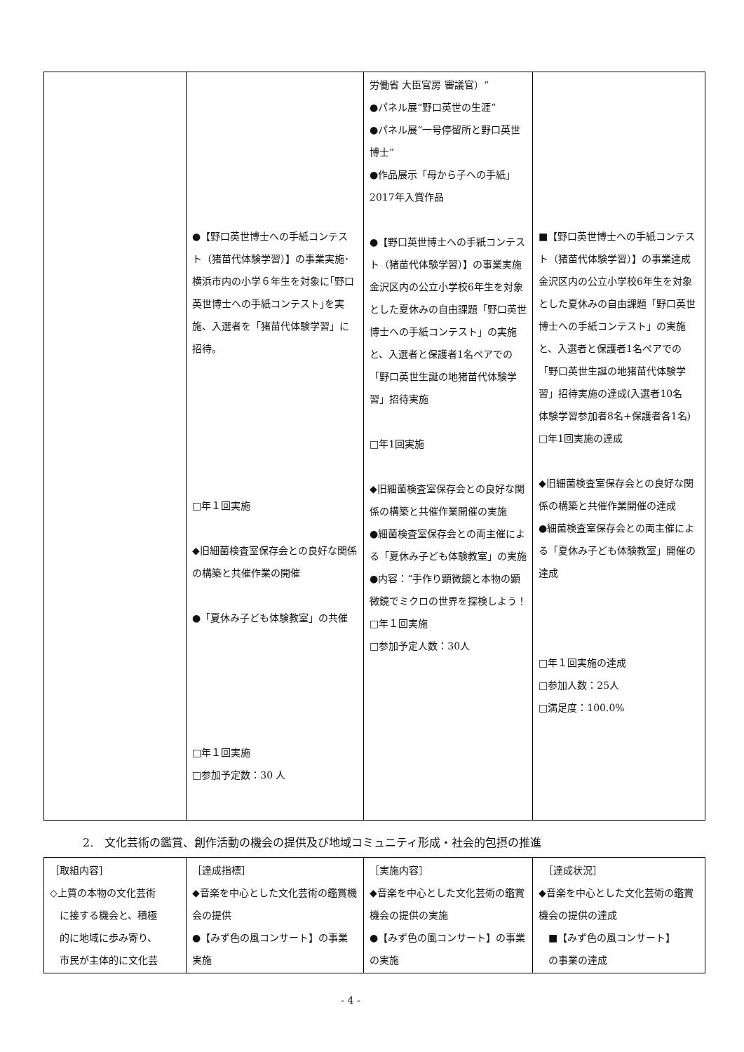| | ●【野口英世博士への手紙コンテスト（猪苗代体験学習）】の事業実施･横浜市内の小学６年生を対象に｢野口英世博士への手紙コンテスト｣を実施、入選者を「猪苗代体験学習」に招待。 □年１回実施 ◆旧細菌検査室保存会との良好な関係の構築と共催作業の開催 ●「夏休み子ども体験教室」の共催 □年１回実施 □参加予定数：30 人 | 労働省 大臣官房 審議官）“ ●パネル展“野口英世の生涯” ●パネル展“一号停留所と野口英世博士” ●作品展示「母から子への手紙」2017年入賞作品 ●【野口英世博士への手紙コンテスト（猪苗代体験学習）】の事業実施 金沢区内の公立小学校6年生を対象とした夏休みの自由課題「野口英世博士への手紙コンテスト」の実施と、入選者と保護者1名ペアでの「野口英世生誕の地猪苗代体験学習」招待実施 □年1回実施 ◆旧細菌検査室保存会との良好な関係の構築と共催作業開催の実施 ●細菌検査室保存会との両主催による「夏休み子ども体験教室」の実施 ●内容：“手作り顕微鏡と本物の顕微鏡でミクロの世界を探検しよう！ □年１回実施 □参加予定人数：30人 | ■【野口英世博士への手紙コンテスト（猪苗代体験学習）】の事業達成 金沢区内の公立小学校6年生を対象とした夏休みの自由課題「野口英世博士への手紙コンテスト」の実施と、入選者と保護者1名ペアでの「野口英世生誕の地猪苗代体験学習」招待実施の達成(入選者10名 体験学習参加者8名+保護者各1名) □年1回実施の達成 ◆旧細菌検査室保存会との良好な関係の構築と共催作業開催の達成 ●細菌検査室保存会との両主催による「夏休み子ども体験教室」開催の達成 □年１回実施の達成 □参加人数：25人 □満足度：100.0% |
2.　文化芸術の鑑賞、創作活動の機会の提供及び地域コミュニティ形成・社会的包摂の推進
| ［取組内容］ ◇上質の本物の文化芸術 に接する機会と、積極 的に地域に歩み寄り、 市民が主体的に文化芸 | ［達成指標］ ◆音楽を中心とした文化芸術の鑑賞機会の提供 ●【みず色の風コンサート】の事業実施 | ［実施内容］ ◆音楽を中心とした文化芸術の鑑賞機会の提供の実施 ●【みず色の風コンサート】の事業の実施 | ［達成状況］ ◆音楽を中心とした文化芸術の鑑賞機会の提供の達成 ■【みず色の風コンサート】 の事業の達成 |
- 4 -